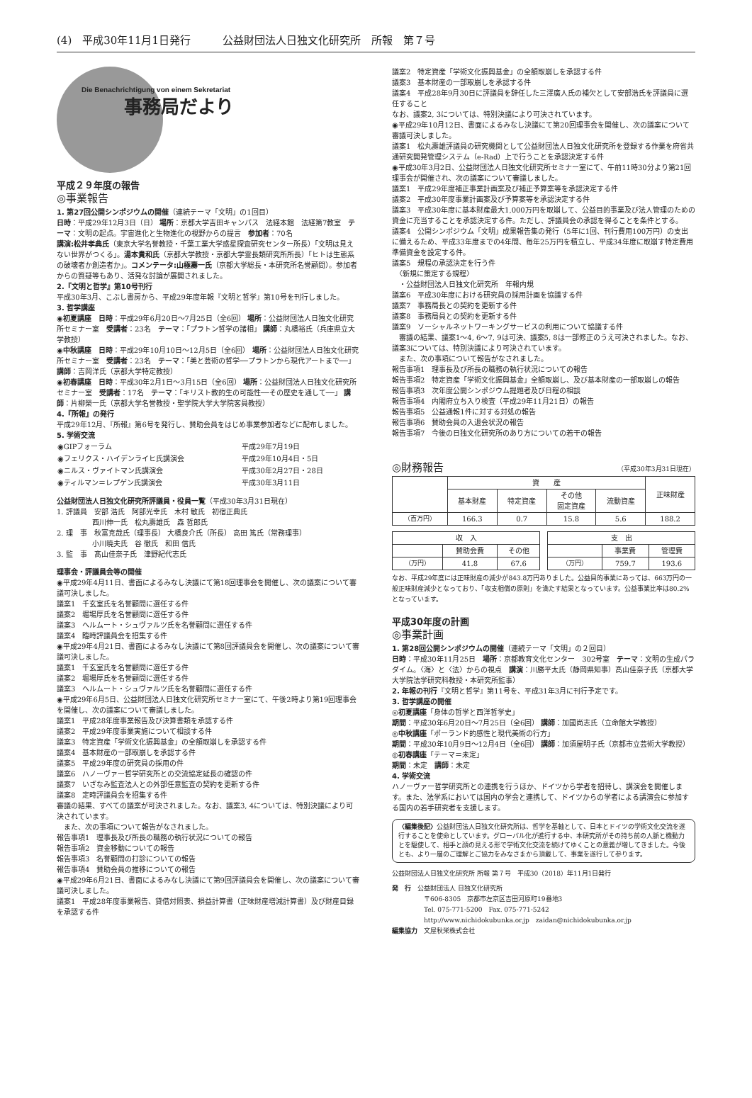(4)　平成30年11月1日発行 公益財団法人日独文化研究所　所報　第７号
Die Benachrichtigung von einem Sekretariat
事務局だより
平成２９年度の報告
◎事業報告
1. 第27回公開シンポジウムの開催（連続テーマ「文明」の1回目）
日時：平成29年12月3日（日） 場所：京都大学吉田キャンパス　法経本館　法経第7教室　テーマ：文明の起点。宇宙進化と生物進化の視野からの提言　参加者：70名
講演:松井孝典氏（東京大学名誉教授・千葉工業大学惑星探査研究センター所長）「文明は見えない世界がつくる」。湯本貴和氏（京都大学教授・京都大学霊長類研究所所長）「ヒトは生態系の破壊者か創造者か」。コメンテータ:山極壽一氏（京都大学総長・本研究所名誉顧問）。参加者からの質疑等もあり、活発な討論が展開されました。
2.『文明と哲学』第10号刊行
平成30年3月、こぶし書房から、平成29年度年報『文明と哲学』第10号を刊行しました。
3. 哲学講座
◉初夏講座　日時：平成29年6月20日～7月25日（全6回） 場所：公益財団法人日独文化研究所セミナー室　受講者：23名　テーマ：「プラトン哲学の諸相」 講師：丸橋裕氏（兵庫県立大学教授）
◉中秋講座　日時：平成29年10月10日～12月5日（全6回） 場所：公益財団法人日独文化研究所セミナー室　受講者：23名　テーマ：「美と芸術の哲学──プラトンから現代アートまで──」 講師：吉岡洋氏（京都大学特定教授）
◉初春講座　日時：平成30年2月1日～3月15日（全6回） 場所：公益財団法人日独文化研究所セミナー室　受講者：17名　テーマ：「キリスト教的生の可能性──その歴史を通して──」 講師：片柳榮一氏（京都大学名誉教授・聖学院大学大学院客員教授）
4.『所報』の発行
平成29年12月、『所報』第6号を発行し、賛助会員をはじめ事業参加者などに配布しました。
5. 学術交流
| ◉GIPフォーラム | 平成29年7月19日 |
| ◉フェリクス・ハイデンライヒ氏講演会 | 平成29年10月4日・5日 |
| ◉ニルス・ヴァイトマン氏講演会 | 平成30年2月27日・28日 |
| ◉ティルマン＝レプゲン氏講演会 | 平成30年3月11日 |
公益財団法人日独文化研究所評議員・役員一覧（平成30年3月31日現在）
1. 評議員　安部 浩氏　阿部光幸氏　木村 敏氏　初宿正典氏
　　　　　西川伸一氏　松丸壽雄氏　森 哲郎氏
2. 理　事　秋富克哉氏（理事長） 大橋良介氏（所長） 高田 篤氏（常務理事）
　　　　　小川暁夫氏　谷 徹氏　和田 信氏
3. 監　事　髙山佳奈子氏　津野紀代志氏
理事会・評議員会等の開催
◉平成29年4月11日、書面によるみなし決議にて第18回理事会を開催し、次の議案について審議可決しました。
議案1　千玄室氏を名誉顧問に選任する件
議案2　堀場厚氏を名誉顧問に選任する件
議案3　ヘルムート・シュヴァルツ氏を名誉顧問に選任する件
議案4　臨時評議員会を招集する件
◉平成29年4月21日、書面によるみなし決議にて第8回評議員会を開催し、次の議案について審議可決しました。
議案1　千玄室氏を名誉顧問に選任する件
議案2　堀場厚氏を名誉顧問に選任する件
議案3　ヘルムート・シュヴァルツ氏を名誉顧問に選任する件
◉平成29年6月5日、公益財団法人日独文化研究所セミナー室にて、午後2時より第19回理事会を開催し、次の議案について審議しました。
議案1　平成28年度事業報告及び決算書類を承認する件
議案2　平成29年度事業実施について相談する件
議案3　特定資産「学術文化振興基金」の全額取崩しを承認する件
議案4　基本財産の一部取崩しを承認する件
議案5　平成29年度の研究員の採用の件
議案6　ハノーヴァー哲学研究所との交流協定延長の確認の件
議案7　いざなみ監査法人との外部任意監査の契約を更新する件
議案8　定時評議員会を招集する件
審議の結果、すべての議案が可決されました。なお、議案3, 4については、特別決議により可決されています。
　また、次の事項について報告がなされました。
報告事項1　理事長及び所長の職務の執行状況についての報告
報告事項2　資金移動についての報告
報告事項3　名誉顧問の打診についての報告
報告事項4　賛助会員の推移についての報告
◉平成29年6月21日、書面によるみなし決議にて第9回評議員会を開催し、次の議案について審議可決しました。
議案1　平成28年度事業報告、貸借対照表、損益計算書（正味財産増減計算書）及び財産目録を承認する件
議案2　特定資産「学術文化振興基金」の全額取崩しを承認する件
議案3　基本財産の一部取崩しを承認する件
議案4　平成28年9月30日に評議員を辞任した三澤廣人氏の補欠として安部浩氏を評議員に選任すること
なお、議案2, 3については、特別決議により可決されています。
◉平成29年10月12日、書面によるみなし決議にて第20回理事会を開催し、次の議案について審議可決しました。
議案1　松丸壽雄評議員の研究機関として公益財団法人日独文化研究所を登録する作業を府省共通研究開発管理システム（e-Rad）上で行うことを承認決定する件
◉平成30年3月2日、公益財団法人日独文化研究所セミナー室にて、午前11時30分より第21回理事会が開催され、次の議案について審議しました。
議案1　平成29年度補正事業計画案及び補正予算案等を承認決定する件
議案2　平成30年度事業計画案及び予算案等を承認決定する件
議案3　平成30年度に基本財産最大1,000万円を取崩して、公益目的事業及び法人管理のための資金に充当することを承認決定する件。ただし、評議員会の承認を得ることを条件とする。
議案4　公開シンポジウム「文明」成果報告集の発行（5年に1回、刊行費用100万円）の支出に備えるため、平成33年度までの4年間、毎年25万円を積立し、平成34年度に取崩す特定費用準備資金を設定する件。
議案5　規程の承認決定を行う件
　〈新規に策定する規程〉
　・公益財団法人日独文化研究所　年報内規
議案6　平成30年度における研究員の採用計画を協議する件
議案7　事務局長との契約を更新する件
議案8　事務局員との契約を更新する件
議案9　ソーシャルネットワーキングサービスの利用について協議する件
　審議の結果、議案1～4, 6～7, 9は可決、議案5, 8は一部修正のうえ可決されました。なお、議案3については、特別決議により可決されています。
　また、次の事項について報告がなされました。
報告事項1　理事長及び所長の職務の執行状況についての報告
報告事項2　特定資産「学術文化振興基金」全額取崩し、及び基本財産の一部取崩しの報告
報告事項3　次年度公開シンポジウム提題者及び日程の相談
報告事項4　内閣府立ち入り検査（平成29年11月21日）の報告
報告事項5　公益通報1件に対する対処の報告
報告事項6　賛助会員の入退会状況の報告
報告事項7　今後の日独文化研究所のあり方についての若干の報告
◎財務報告
（平成30年3月31日現在）
| | 資 産 | | | | 正味財産 |
| --- | --- | --- | --- | --- | --- |
| | 基本財産 | 特定資産 | その他 固定資産 | 流動資産 | |
| （百万円） | 166.3 | 0.7 | 15.8 | 5.6 | 188.2 |
| 収 入 | | |
| --- | --- | --- |
| | 賛助会費 | その他 |
| （万円） | 41.8 | 67.6 |
| 支 出 | | |
| --- | --- | --- |
| | 事業費 | 管理費 |
| （万円） | 759.7 | 193.6 |
なお、平成29年度には正味財産の減少が843.8万円ありました。公益目的事業にあっては、663万円の一般正味財産減少となっており、「収支相償の原則」を満たす結果となっています。公益事業比率は80.2%となっています。
平成30年度の計画
◎事業計画
1. 第28回公開シンポジウムの開催（連続テーマ「文明」の２回目）
日時：平成30年11月25日　場所：京都教育文化センター　302号室　テーマ：文明の生成パラダイム。〈海〉と〈法〉からの視点　講演：川勝平太氏（静岡県知事）髙山佳奈子氏（京都大学大学院法学研究科教授・本研究所監事）
2. 年報の刊行『文明と哲学』第11号を、平成31年3月に刊行予定です。
3. 哲学講座の開催
◎初夏講座「身体の哲学と西洋哲学史」
期間：平成30年6月20日～7月25日（全6回） 講師：加國尚志氏（立命館大学教授）
◎中秋講座「ポーランド的感性と現代美術の行方」
期間：平成30年10月9日～12月4日（全6回） 講師：加須屋明子氏（京都市立芸術大学教授）
◎初春講座「テーマ＝未定」
期間：未定　講師：未定
4. 学術交流
ハノーヴァー哲学研究所との連携を行うほか、ドイツから学者を招待し、講演会を開催します。また、法学系においては国内の学会と連携して、ドイツからの学者による講演会に参加する国内の若手研究者を支援します。
〈編集後記〉公益財団法人日独文化研究所は、哲学を基軸として、日本とドイツの学術文化交流を遂行することを使命としています。グローバル化が進行する中、本研究所がその持ち前の人脈と機動力とを駆使して、相手と顔の見える形で学術文化交流を続けてゆくことの意義が増してきました。今後とも、より一層のご理解とご協力をみなさまから頂戴して、事業を遂行して参ります。
公益財団法人日独文化研究所 所報 第７号　平成30（2018）年11月1日発行
発　行　公益財団法人 日独文化研究所
　　　　　〒606-8305　京都市左京区吉田河原町19番地3
　　　　　Tel. 075-771-5200　Fax. 075-771-5242
　　　　　http://www.nichidokubunka.or.jp　zaidan@nichidokubunka.or.jp
編集協力　文屋秋栄株式会社